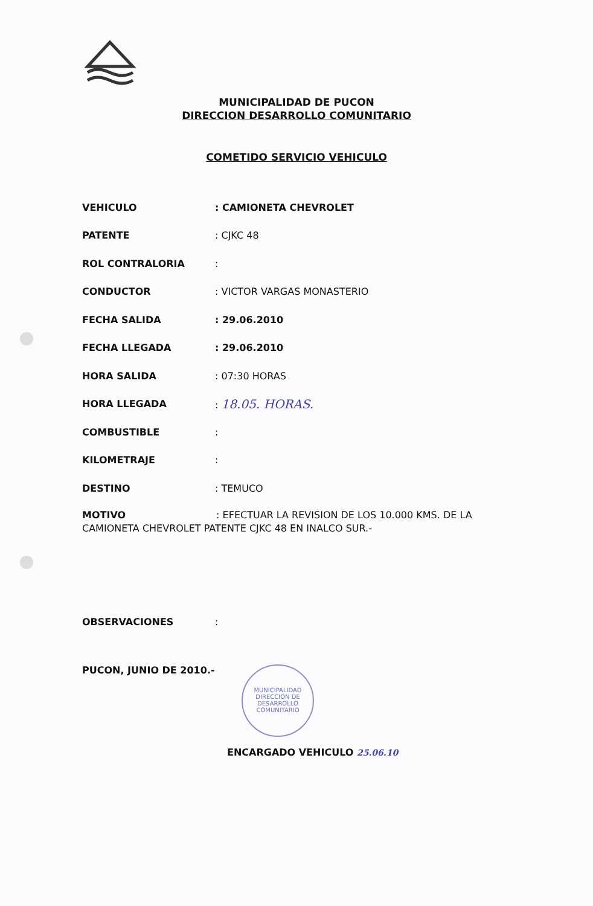MUNICIPALIDAD DE PUCON
DIRECCION DESARROLLO COMUNITARIO
COMETIDO SERVICIO VEHICULO
VEHICULO: CAMIONETA CHEVROLET
PATENTE: CJKC 48
ROL CONTRALORIA:
CONDUCTOR: VICTOR VARGAS MONASTERIO
FECHA SALIDA: 29.06.2010
FECHA LLEGADA: 29.06.2010
HORA SALIDA: 07:30 HORAS
HORA LLEGADA: 18.05. HORAS.
COMBUSTIBLE:
KILOMETRAJE:
DESTINO: TEMUCO
MOTIVO : EFECTUAR LA REVISION DE LOS 10.000 KMS. DE LA CAMIONETA CHEVROLET PATENTE CJKC 48 EN INALCO SUR.-
OBSERVACIONES:
PUCON, JUNIO DE 2010.-
MUNICIPALIDAD
DIRECCION DE
DESARROLLO
COMUNITARIO
ENCARGADO VEHICULO 25.06.10